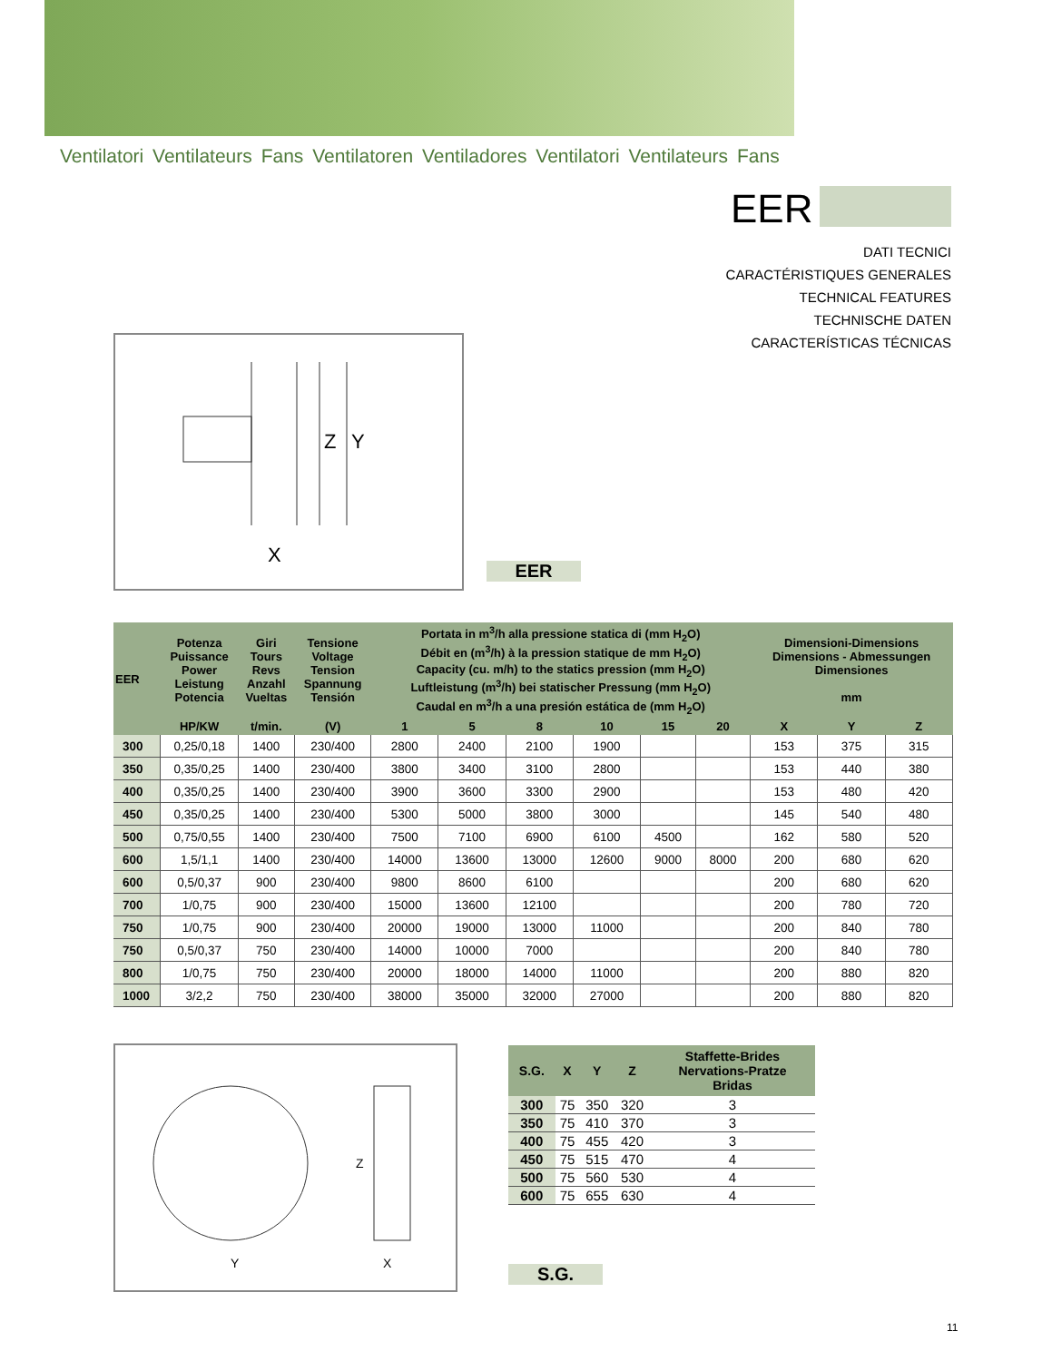Ventilatori Ventilateurs Fans Ventilatoren Ventiladores Ventilatori Ventilateurs Fans
EER
DATI TECNICI
CARACTÉRISTIQUES GENERALES
TECHNICAL FEATURES
TECHNISCHE DATEN
CARACTERÍSTICAS TÉCNICAS
Z
Y
X
EER
| EER | Potenza Puissance Power Leistung Potencia | Giri Tours Revs Anzahl Vueltas | Tensione Voltage Tension Spannung Tensión | Portata in m<sup>3</sup>/h alla pressione statica di (mm H<sub>2</sub>O) Débit en (m<sup>3</sup>/h) à la pression statique de mm H<sub>2</sub>O) Capacity (cu. m/h) to the statics pression (mm H<sub>2</sub>O) Luftleistung (m<sup>3</sup>/h) bei statischer Pressung (mm H<sub>2</sub>O) Caudal en m<sup>3</sup>/h a una presión estática de (mm H<sub>2</sub>O) | | | | | | Dimensioni-Dimensions Dimensions - Abmessungen Dimensiones mm | | |
| --- | --- | --- | --- | --- | --- | --- | --- | --- | --- | --- | --- | --- |
| | HP/KW | t/min. | (V) | 1 | 5 | 8 | 10 | 15 | 20 | X | Y | Z |
| 300 | 0,25/0,18 | 1400 | 230/400 | 2800 | 2400 | 2100 | 1900 | | | 153 | 375 | 315 |
| 350 | 0,35/0,25 | 1400 | 230/400 | 3800 | 3400 | 3100 | 2800 | | | 153 | 440 | 380 |
| 400 | 0,35/0,25 | 1400 | 230/400 | 3900 | 3600 | 3300 | 2900 | | | 153 | 480 | 420 |
| 450 | 0,35/0,25 | 1400 | 230/400 | 5300 | 5000 | 3800 | 3000 | | | 145 | 540 | 480 |
| 500 | 0,75/0,55 | 1400 | 230/400 | 7500 | 7100 | 6900 | 6100 | 4500 | | 162 | 580 | 520 |
| 600 | 1,5/1,1 | 1400 | 230/400 | 14000 | 13600 | 13000 | 12600 | 9000 | 8000 | 200 | 680 | 620 |
| 600 | 0,5/0,37 | 900 | 230/400 | 9800 | 8600 | 6100 | | | | 200 | 680 | 620 |
| 700 | 1/0,75 | 900 | 230/400 | 15000 | 13600 | 12100 | | | | 200 | 780 | 720 |
| 750 | 1/0,75 | 900 | 230/400 | 20000 | 19000 | 13000 | 11000 | | | 200 | 840 | 780 |
| 750 | 0,5/0,37 | 750 | 230/400 | 14000 | 10000 | 7000 | | | | 200 | 840 | 780 |
| 800 | 1/0,75 | 750 | 230/400 | 20000 | 18000 | 14000 | 11000 | | | 200 | 880 | 820 |
| 1000 | 3/2,2 | 750 | 230/400 | 38000 | 35000 | 32000 | 27000 | | | 200 | 880 | 820 |
Z
Y
X
| S.G. | X | Y | Z | Staffette-Brides Nervations-Pratze Bridas |
| --- | --- | --- | --- | --- |
| 300 | 75 | 350 | 320 | 3 |
| 350 | 75 | 410 | 370 | 3 |
| 400 | 75 | 455 | 420 | 3 |
| 450 | 75 | 515 | 470 | 4 |
| 500 | 75 | 560 | 530 | 4 |
| 600 | 75 | 655 | 630 | 4 |
S.G.
11